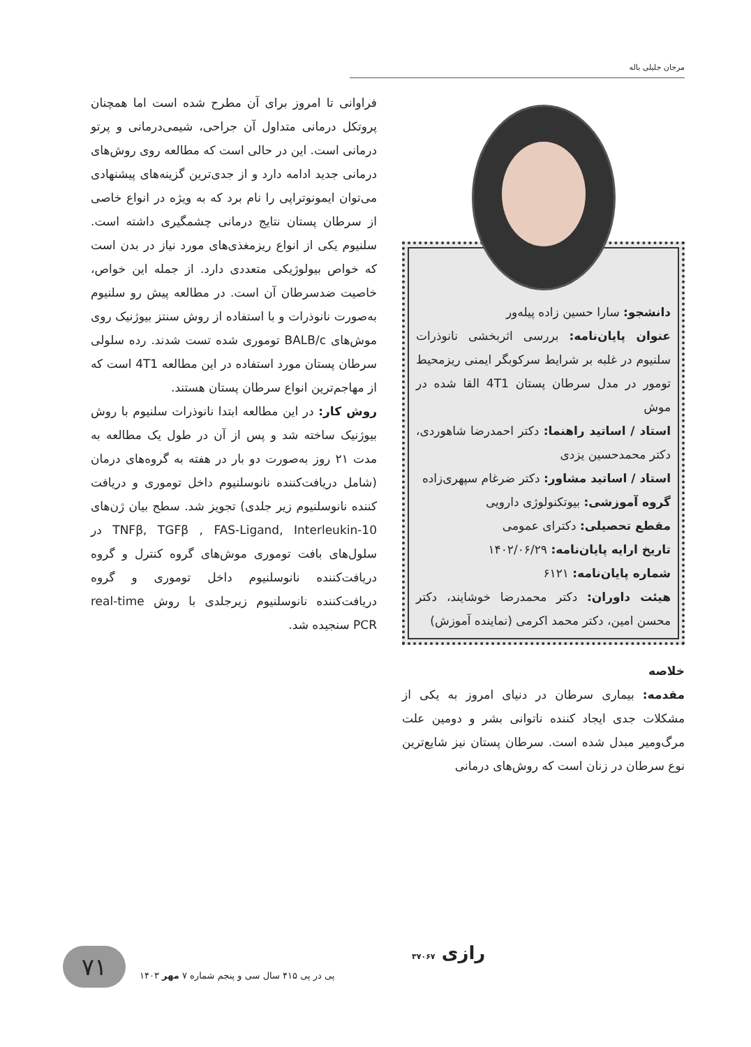مرجان جلیلی باله
دانشجو: سارا حسین زاده پیله‌ور
عنوان پایان‌نامه: بررسی اثربخشی نانوذرات سلنیوم در غلبه بر شرایط سرکوبگر ایمنی ریزمحیط تومور در مدل سرطان پستان 4T1 القا شده در موش
استاد / اساتید راهنما: دکتر احمدرضا شاهوردی، دکتر محمدحسین یزدی
استاد / اساتید مشاور: دکتر ضرغام سپهری‌زاده
گروه آموزشی: بیوتکنولوژی دارویی
مقطع تحصیلی: دکترای عمومی
تاریخ ارایه پایان‌نامه: ۱۴۰۲/۰۶/۲۹
شماره پایان‌نامه: ۶۱۲۱
هیئت داوران: دکتر محمدرضا خوشایند، دکتر محسن امین، دکتر محمد اکرمی (نماینده آموزش)
خلاصه
مقدمه: بیماری سرطان در دنیای امروز به یکی از مشکلات جدی ایجاد کننده ناتوانی بشر و دومین علت مرگ‌ومیر مبدل شده است. سرطان پستان نیز شایع‌ترین نوع سرطان در زنان است که روش‌های درمانی
فراوانی تا امروز برای آن مطرح شده است اما همچنان پروتکل درمانی متداول آن جراحی، شیمی‌درمانی و پرتو درمانی است. این در حالی است که مطالعه روی روش‌های درمانی جدید ادامه دارد و از جدی‌ترین گزینه‌های پیشنهادی می‌توان ایمونوتراپی را نام برد که به ویژه در انواع خاصی از سرطان پستان نتایج درمانی چشمگیری داشته است. سلنیوم یکی از انواع ریزمغذی‌های مورد نیاز در بدن است که خواص بیولوژیکی متعددی دارد. از جمله این خواص، خاصیت ضدسرطان آن است. در مطالعه پیش رو سلنیوم به‌صورت نانوذرات و با استفاده از روش سنتز بیوژنیک روی موش‌های BALB/c توموری شده تست شدند. رده سلولی سرطان پستان مورد استفاده در این مطالعه 4T1 است که از مهاجم‌ترین انواع سرطان پستان هستند.
روش کار: در این مطالعه ابتدا نانوذرات سلنیوم با روش بیوژنیک ساخته شد و پس از آن در طول یک مطالعه به مدت ۲۱ روز به‌صورت دو بار در هفته به گروه‌های درمان (شامل دریافت‌کننده نانوسلنیوم داخل توموری و دریافت کننده نانوسلنیوم زیر جلدی) تجویز شد. سطح بیان ژن‌های TNFβ, TGFβ , FAS-Ligand, Interleukin-10 در سلول‌های بافت توموری موش‌های گروه کنترل و گروه دریافت‌کننده نانوسلنیوم داخل توموری و گروه دریافت‌کننده نانوسلنیوم زیرجلدی با روش real-time PCR سنجیده شد.
۷۱
پی در پی ۴۱۵ سال سی و پنجم شماره ۷ مهر ۱۴۰۳
رازی ۳۷۰۶۷